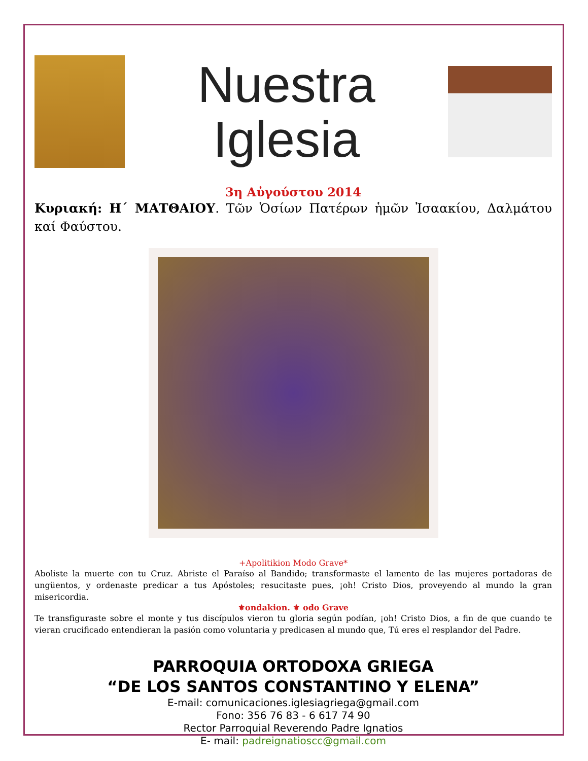Nuestra
Iglesia
3η Αὐγούστου 2014
Κυριακή: Η΄ ΜΑΤΘΑΙΟΥ. Τῶν Ὁσίων Πατέρων ἡμῶν Ἰσαακίου, Δαλμάτου καί Φαύστου.
+Apolitikion Modo Grave*
Aboliste la muerte con tu Cruz. Abriste el Paraíso al Bandido; transformaste el lamento de las mujeres portadoras de ungüentos, y ordenaste predicar a tus Apóstoles; resucitaste pues, ¡oh! Cristo Dios, proveyendo al mundo la gran misericordia.
⚜ondakion. ⚜ odo Grave
Te transfiguraste sobre el monte y tus discípulos vieron tu gloria según podían, ¡oh! Cristo Dios, a fin de que cuando te vieran crucificado entendieran la pasión como voluntaria y predicasen al mundo que, Tú eres el resplandor del Padre.
PARROQUIA ORTODOXA GRIEGA
“DE LOS SANTOS CONSTANTINO Y ELENA”
E-mail: comunicaciones.iglesiagriega@gmail.com
Fono: 356 76 83 - 6 617 74 90
Rector Parroquial Reverendo Padre Ignatios
E- mail: padreignatioscc@gmail.com